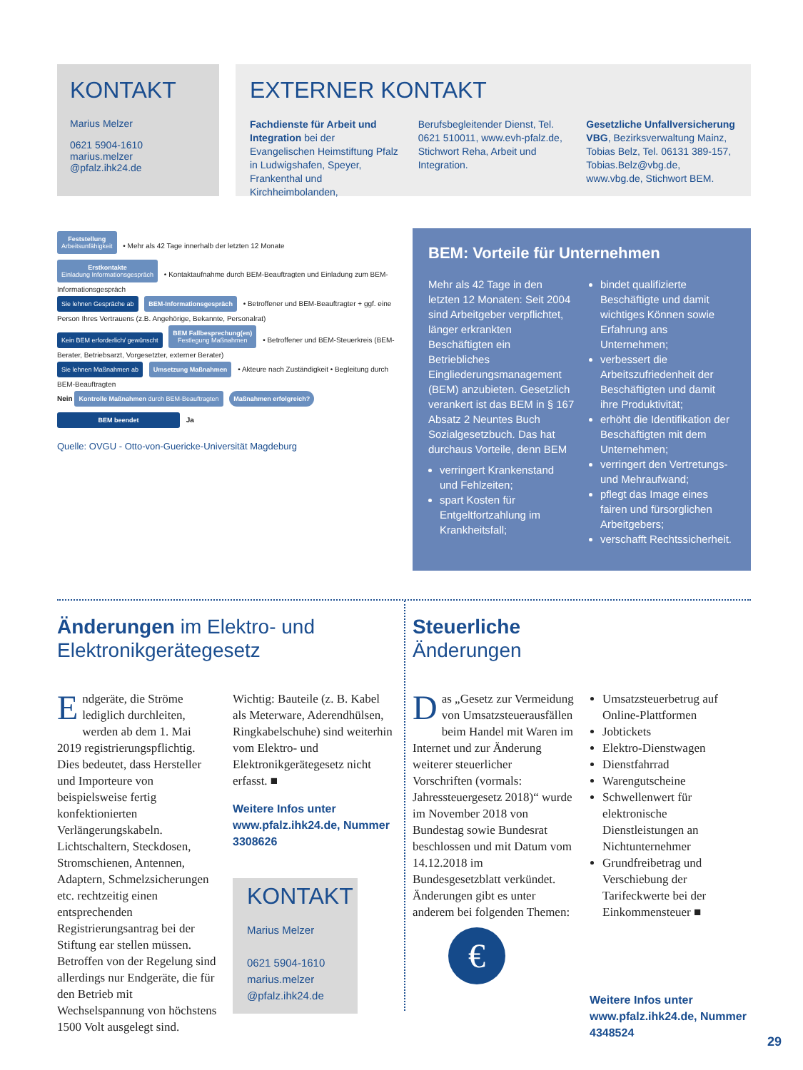KONTAKT
Marius Melzer
0621 5904-1610
marius.melzer
@pfalz.ihk24.de
EXTERNER KONTAKT
Fachdienste für Arbeit und Integration bei der Evangelischen Heimstiftung Pfalz in Ludwigshafen, Speyer, Frankenthal und Kirchheimbolanden,
Berufsbegleitender Dienst, Tel. 0621 510011, www.evh-pfalz.de, Stichwort Reha, Arbeit und Integration.
Gesetzliche Unfallversicherung VBG, Bezirksverwaltung Mainz, Tobias Belz, Tel. 06131 389-157, Tobias.Belz@vbg.de, www.vbg.de, Stichwort BEM.
Feststellung
Arbeitsunfähigkeit • Mehr als 42 Tage innerhalb der letzten 12 Monate
Erstkontakte
Einladung Informationsgespräch • Kontaktaufnahme durch BEM-Beauftragten und Einladung zum BEM-Informationsgespräch
Sie lehnen Gespräche ab BEM-Informationsgespräch • Betroffener und BEM-Beauftragter + ggf. eine Person Ihres Vertrauens (z.B. Angehörige, Bekannte, Personalrat)
Kein BEM erforderlich/ gewünscht BEM Fallbesprechung(en)
Festlegung Maßnahmen • Betroffener und BEM-Steuerkreis (BEM-Berater, Betriebsarzt, Vorgesetzter, externer Berater)
Sie lehnen Maßnahmen ab Umsetzung Maßnahmen • Akteure nach Zuständigkeit • Begleitung durch BEM-Beauftragten
Nein Kontrolle Maßnahmen durch BEM-Beauftragten Maßnahmen erfolgreich?
BEM beendet Ja
Quelle: OVGU - Otto-von-Guericke-Universität Magdeburg
BEM: Vorteile für Unternehmen
Mehr als 42 Tage in den letzten 12 Monaten: Seit 2004 sind Arbeitgeber verpflichtet, länger erkrankten Beschäftigten ein Betriebliches Eingliederungsmanagement (BEM) anzubieten. Gesetzlich verankert ist das BEM in § 167 Absatz 2 Neuntes Buch Sozialgesetzbuch. Das hat durchaus Vorteile, denn BEM
verringert Krankenstand und Fehlzeiten;
spart Kosten für Entgeltfortzahlung im Krankheitsfall;
bindet qualifizierte Beschäftigte und damit wichtiges Können sowie Erfahrung ans Unternehmen;
verbessert die Arbeitszufriedenheit der Beschäftigten und damit ihre Produktivität;
erhöht die Identifikation der Beschäftigten mit dem Unternehmen;
verringert den Vertretungs- und Mehraufwand;
pflegt das Image eines fairen und fürsorglichen Arbeitgebers;
verschafft Rechtssicherheit.
Änderungen im Elektro- und Elektronikgerätegesetz
Endgeräte, die Ströme lediglich durchleiten, werden ab dem 1. Mai 2019 registrierungspflichtig. Dies bedeutet, dass Hersteller und Importeure von beispielsweise fertig konfektionierten Verlängerungskabeln. Lichtschaltern, Steckdosen, Stromschienen, Antennen, Adaptern, Schmelzsicherungen etc. rechtzeitig einen entsprechenden Registrierungsantrag bei der Stiftung ear stellen müssen. Betroffen von der Regelung sind allerdings nur Endgeräte, die für den Betrieb mit Wechselspannung von höchstens 1500 Volt ausgelegt sind.
Wichtig: Bauteile (z. B. Kabel als Meterware, Aderendhülsen, Ringkabelschuhe) sind weiterhin vom Elektro- und Elektronikgerätegesetz nicht erfasst. ■
Weitere Infos unter www.pfalz.ihk24.de, Nummer 3308626
KONTAKT
Marius Melzer
0621 5904-1610
marius.melzer
@pfalz.ihk24.de
Steuerliche
Änderungen
Das „Gesetz zur Vermeidung von Umsatzsteuerausfällen beim Handel mit Waren im Internet und zur Änderung weiterer steuerlicher Vorschriften (vormals: Jahressteuergesetz 2018)“ wurde im November 2018 von Bundestag sowie Bundesrat beschlossen und mit Datum vom 14.12.2018 im Bundesgesetzblatt verkündet. Änderungen gibt es unter anderem bei folgenden Themen:
€
Umsatzsteuerbetrug auf Online-Plattformen
Jobtickets
Elektro-Dienstwagen
Dienstfahrrad
Warengutscheine
Schwellenwert für elektronische Dienstleistungen an Nichtunternehmer
Grundfreibetrag und Verschiebung der Tarifeckwerte bei der Einkommensteuer ■
Weitere Infos unter www.pfalz.ihk24.de, Nummer 4348524
29